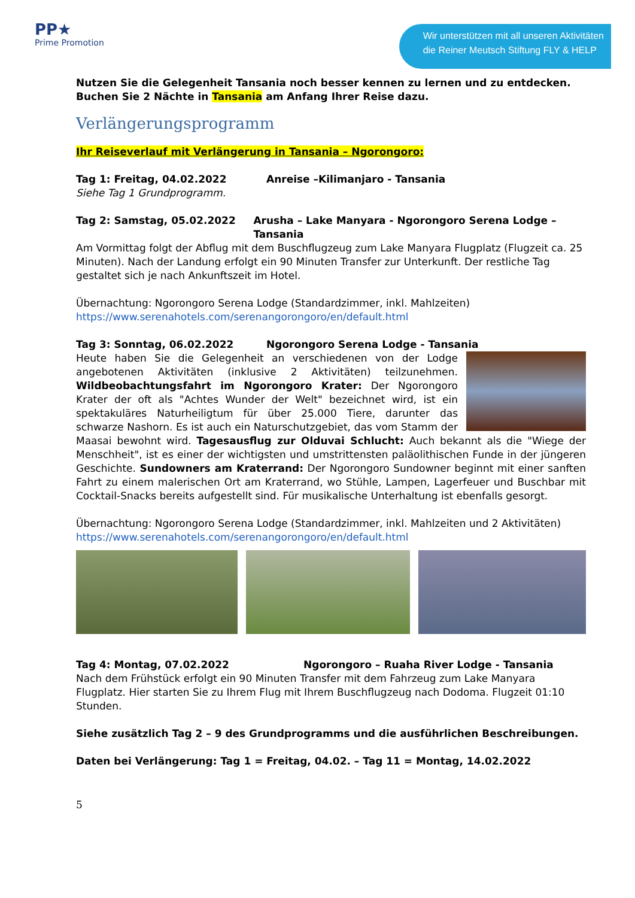PP★
Prime Promotion
Wir unterstützen mit all unseren Aktivitäten
die Reiner Meutsch Stiftung FLY & HELP
Nutzen Sie die Gelegenheit Tansania noch besser kennen zu lernen und zu entdecken. Buchen Sie 2 Nächte in Tansania am Anfang Ihrer Reise dazu.
Verlängerungsprogramm
Ihr Reiseverlauf mit Verlängerung in Tansania – Ngorongoro:
Tag 1: Freitag, 04.02.2022 Anreise –Kilimanjaro - Tansania
Siehe Tag 1 Grundprogramm.
Tag 2: Samstag, 05.02.2022 Arusha – Lake Manyara - Ngorongoro Serena Lodge – Tansania
Am Vormittag folgt der Abflug mit dem Buschflugzeug zum Lake Manyara Flugplatz (Flugzeit ca. 25 Minuten). Nach der Landung erfolgt ein 90 Minuten Transfer zur Unterkunft. Der restliche Tag gestaltet sich je nach Ankunftszeit im Hotel.
Übernachtung: Ngorongoro Serena Lodge (Standardzimmer, inkl. Mahlzeiten)
https://www.serenahotels.com/serenangorongoro/en/default.html
Tag 3: Sonntag, 06.02.2022 Ngorongoro Serena Lodge - Tansania
Heute haben Sie die Gelegenheit an verschiedenen von der Lodge angebotenen Aktivitäten (inklusive 2 Aktivitäten) teilzunehmen. Wildbeobachtungsfahrt im Ngorongoro Krater: Der Ngorongoro Krater der oft als "Achtes Wunder der Welt" bezeichnet wird, ist ein spektakuläres Naturheiligtum für über 25.000 Tiere, darunter das schwarze Nashorn. Es ist auch ein Naturschutzgebiet, das vom Stamm der Maasai bewohnt wird. Tagesausflug zur Olduvai Schlucht: Auch bekannt als die "Wiege der Menschheit", ist es einer der wichtigsten und umstrittensten paläolithischen Funde in der jüngeren Geschichte. Sundowners am Kraterrand: Der Ngorongoro Sundowner beginnt mit einer sanften Fahrt zu einem malerischen Ort am Kraterrand, wo Stühle, Lampen, Lagerfeuer und Buschbar mit Cocktail-Snacks bereits aufgestellt sind. Für musikalische Unterhaltung ist ebenfalls gesorgt.
Übernachtung: Ngorongoro Serena Lodge (Standardzimmer, inkl. Mahlzeiten und 2 Aktivitäten)
https://www.serenahotels.com/serenangorongoro/en/default.html
Tag 4: Montag, 07.02.2022 Ngorongoro – Ruaha River Lodge - Tansania
Nach dem Frühstück erfolgt ein 90 Minuten Transfer mit dem Fahrzeug zum Lake Manyara Flugplatz. Hier starten Sie zu Ihrem Flug mit Ihrem Buschflugzeug nach Dodoma. Flugzeit 01:10 Stunden.
Siehe zusätzlich Tag 2 – 9 des Grundprogramms und die ausführlichen Beschreibungen.
Daten bei Verlängerung: Tag 1 = Freitag, 04.02. – Tag 11 = Montag, 14.02.2022
5